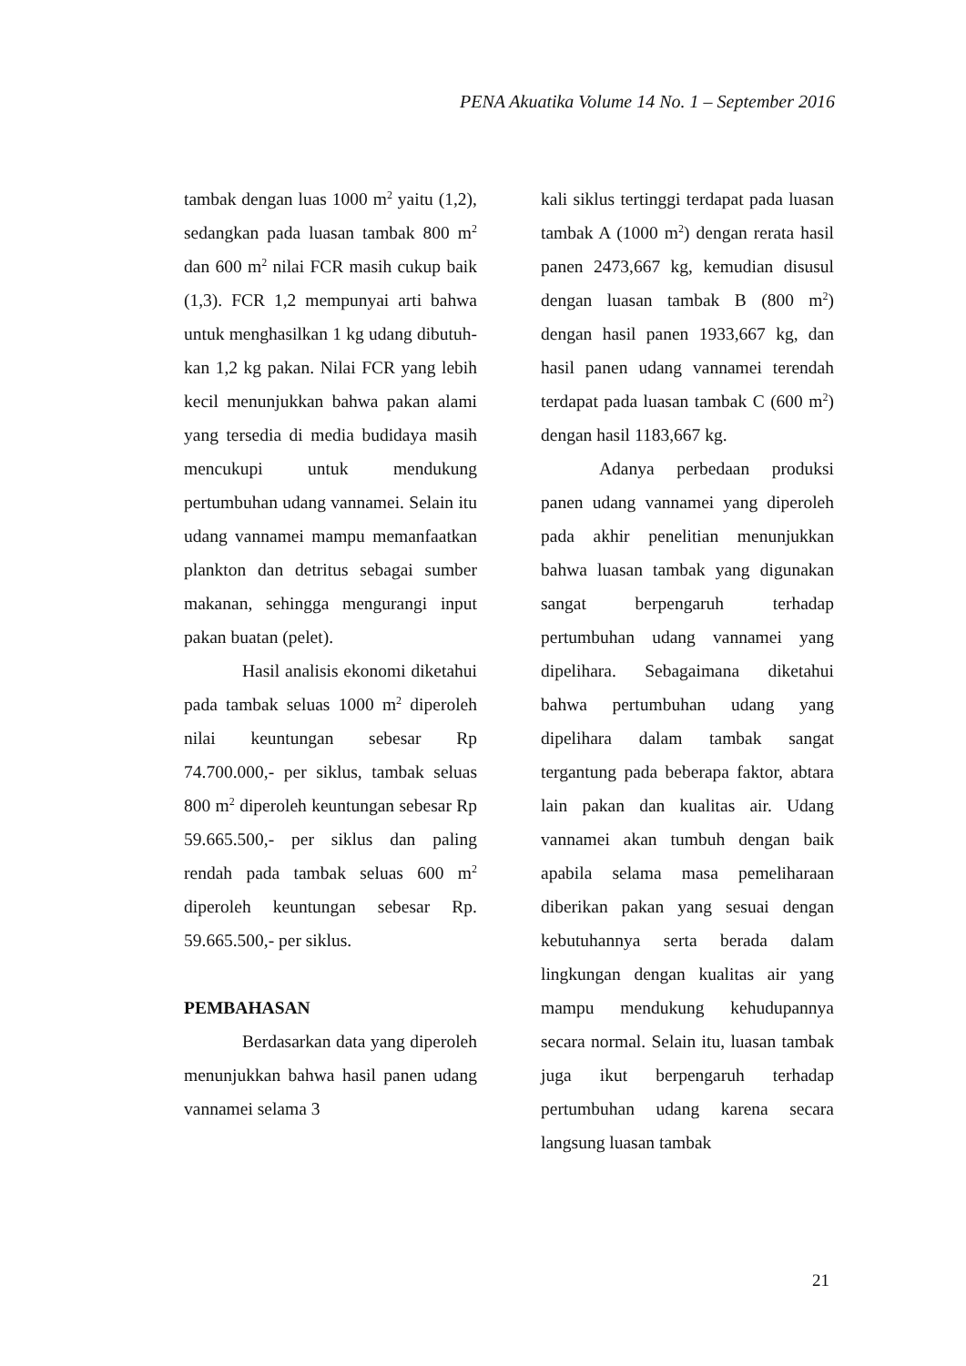PENA Akuatika Volume 14 No. 1 – September 2016
tambak dengan luas 1000 m<sup>2</sup> yaitu (1,2), sedangkan pada luasan tambak 800 m<sup>2</sup> dan 600 m<sup>2</sup> nilai FCR masih cukup baik (1,3). FCR 1,2 mempunyai arti bahwa untuk menghasilkan 1 kg udang dibutuh-kan 1,2 kg pakan. Nilai FCR yang lebih kecil menunjukkan bahwa pakan alami yang tersedia di media budidaya masih mencukupi untuk mendukung pertumbuhan udang vannamei. Selain itu udang vannamei mampu memanfaatkan plankton dan detritus sebagai sumber makanan, sehingga mengurangi input pakan buatan (pelet).
Hasil analisis ekonomi diketahui pada tambak seluas 1000 m<sup>2</sup> diperoleh nilai keuntungan sebesar Rp 74.700.000,- per siklus, tambak seluas 800 m<sup>2</sup> diperoleh keuntungan sebesar Rp 59.665.500,- per siklus dan paling rendah pada tambak seluas 600 m<sup>2</sup> diperoleh keuntungan sebesar Rp. 59.665.500,- per siklus.
PEMBAHASAN
Berdasarkan data yang diperoleh menunjukkan bahwa hasil panen udang vannamei selama 3
kali siklus tertinggi terdapat pada luasan tambak A (1000 m<sup>2</sup>) dengan rerata hasil panen 2473,667 kg, kemudian disusul dengan luasan tambak B (800 m<sup>2</sup>) dengan hasil panen 1933,667 kg, dan hasil panen udang vannamei terendah terdapat pada luasan tambak C (600 m<sup>2</sup>) dengan hasil 1183,667 kg.
Adanya perbedaan produksi panen udang vannamei yang diperoleh pada akhir penelitian menunjukkan bahwa luasan tambak yang digunakan sangat berpengaruh terhadap pertumbuhan udang vannamei yang dipelihara. Sebagaimana diketahui bahwa pertumbuhan udang yang dipelihara dalam tambak sangat tergantung pada beberapa faktor, abtara lain pakan dan kualitas air. Udang vannamei akan tumbuh dengan baik apabila selama masa pemeliharaan diberikan pakan yang sesuai dengan kebutuhannya serta berada dalam lingkungan dengan kualitas air yang mampu mendukung kehudupannya secara normal. Selain itu, luasan tambak juga ikut berpengaruh terhadap pertumbuhan udang karena secara langsung luasan tambak
21